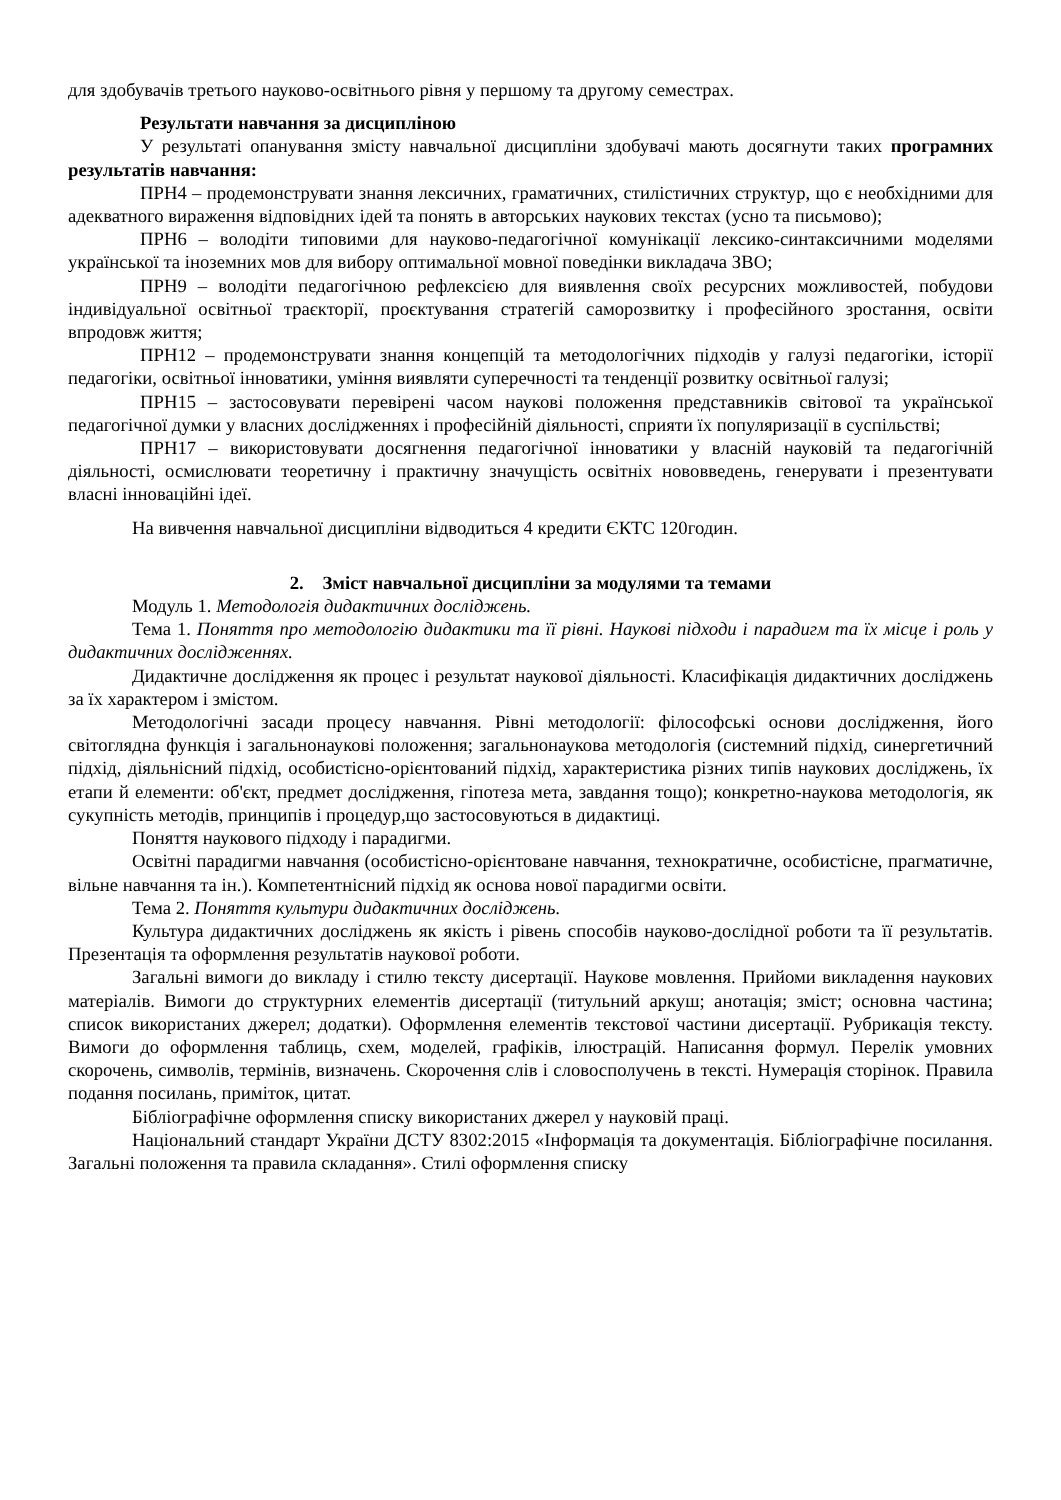для здобувачів третього науково-освітнього рівня у першому та другому семестрах.
Результати навчання за дисципліною
У результаті опанування змісту навчальної дисципліни здобувачі мають досягнути таких програмних результатів навчання:
ПРН4 – продемонструвати знання лексичних, граматичних, стилістичних структур, що є необхідними для адекватного вираження відповідних ідей та понять в авторських наукових текстах (усно та письмово);
ПРН6 – володіти типовими для науково-педагогічної комунікації лексико-синтаксичними моделями української та іноземних мов для вибору оптимальної мовної поведінки викладача ЗВО;
ПРН9 – володіти педагогічною рефлексією для виявлення своїх ресурсних можливостей, побудови індивідуальної освітньої траєкторії, проєктування стратегій саморозвитку і професійного зростання, освіти впродовж життя;
ПРН12 – продемонструвати знання концепцій та методологічних підходів у галузі педагогіки, історії педагогіки, освітньої інноватики, уміння виявляти суперечності та тенденції розвитку освітньої галузі;
ПРН15 – застосовувати перевірені часом наукові положення представників світової та української педагогічної думки у власних дослідженнях і професійній діяльності, сприяти їх популяризації в суспільстві;
ПРН17 – використовувати досягнення педагогічної інноватики у власній науковій та педагогічній діяльності, осмислювати теоретичну і практичну значущість освітніх нововведень, генерувати і презентувати власні інноваційні ідеї.
На вивчення навчальної дисципліни відводиться 4 кредити ЄКТС 120годин.
2. Зміст навчальної дисципліни за модулями та темами
Модуль 1. Методологія дидактичних досліджень.
Тема 1. Поняття про методологію дидактики та її рівні. Наукові підходи і парадигм та їх місце і роль у дидактичних дослідженнях.
Дидактичне дослідження як процес і результат наукової діяльності. Класифікація дидактичних досліджень за їх характером і змістом.
Методологічні засади процесу навчання. Рівні методології: філософські основи дослідження, його світоглядна функція і загальнонаукові положення; загальнонаукова методологія (системний підхід, синергетичний підхід, діяльнісний підхід, особистісно-орієнтований підхід, характеристика різних типів наукових досліджень, їх етапи й елементи: об'єкт, предмет дослідження, гіпотеза мета, завдання тощо); конкретно-наукова методологія, як сукупність методів, принципів і процедур,що застосовуються в дидактиці.
Поняття наукового підходу і парадигми.
Освітні парадигми навчання (особистісно-орієнтоване навчання, технократичне, особистісне, прагматичне, вільне навчання та ін.). Компетентнісний підхід як основа нової парадигми освіти.
Тема 2. Поняття культури дидактичних досліджень.
Культура дидактичних досліджень як якість і рівень способів науково-дослідної роботи та її результатів. Презентація та оформлення результатів наукової роботи.
Загальні вимоги до викладу і стилю тексту дисертації. Наукове мовлення. Прийоми викладення наукових матеріалів. Вимоги до структурних елементів дисертації (титульний аркуш; анотація; зміст; основна частина; список використаних джерел; додатки). Оформлення елементів текстової частини дисертації. Рубрикація тексту. Вимоги до оформлення таблиць, схем, моделей, графіків, ілюстрацій. Написання формул. Перелік умовних скорочень, символів, термінів, визначень. Скорочення слів і словосполучень в тексті. Нумерація сторінок. Правила подання посилань, приміток, цитат.
Бібліографічне оформлення списку використаних джерел у науковій праці.
Національний стандарт України ДСТУ 8302:2015 «Інформація та документація. Бібліографічне посилання. Загальні положення та правила складання». Стилі оформлення списку